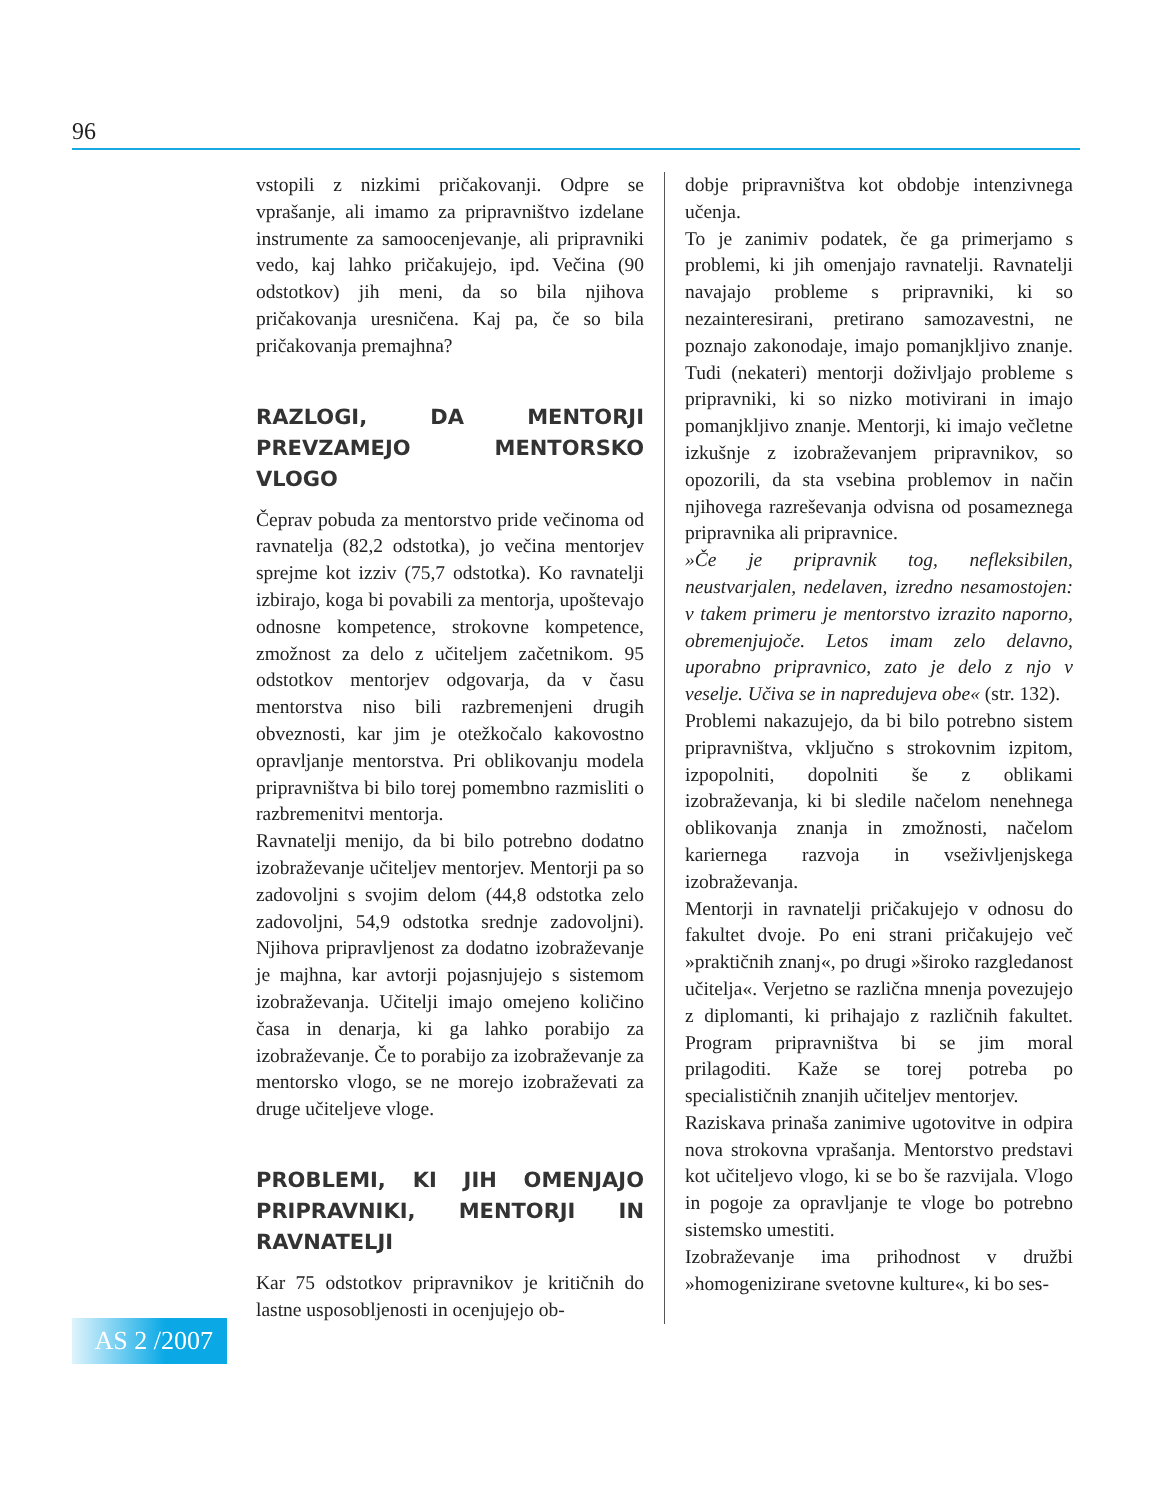96
vstopili z nizkimi pričakovanji. Odpre se vprašanje, ali imamo za pripravništvo izdelane instrumente za samoocenjevanje, ali pripravniki vedo, kaj lahko pričakujejo, ipd. Večina (90 odstotkov) jih meni, da so bila njihova pričakovanja uresničena. Kaj pa, če so bila pričakovanja premajhna?
RAZLOGI, DA MENTORJI PREVZAMEJO MENTORSKO VLOGO
Čeprav pobuda za mentorstvo pride večinoma od ravnatelja (82,2 odstotka), jo večina mentorjev sprejme kot izziv (75,7 odstotka). Ko ravnatelji izbirajo, koga bi povabili za mentorja, upoštevajo odnosne kompetence, strokovne kompetence, zmožnost za delo z učiteljem začetnikom. 95 odstotkov mentorjev odgovarja, da v času mentorstva niso bili razbremenjeni drugih obveznosti, kar jim je otežkočalo kakovostno opravljanje mentorstva. Pri oblikovanju modela pripravništva bi bilo torej pomembno razmisliti o razbremenitvi mentorja.
Ravnatelji menijo, da bi bilo potrebno dodatno izobraževanje učiteljev mentorjev. Mentorji pa so zadovoljni s svojim delom (44,8 odstotka zelo zadovoljni, 54,9 odstotka srednje zadovoljni). Njihova pripravljenost za dodatno izobraževanje je majhna, kar avtorji pojasnjujejo s sistemom izobraževanja. Učitelji imajo omejeno količino časa in denarja, ki ga lahko porabijo za izobraževanje. Če to porabijo za izobraževanje za mentorsko vlogo, se ne morejo izobraževati za druge učiteljeve vloge.
PROBLEMI, KI JIH OMENJAJO PRIPRAVNIKI, MENTORJI IN RAVNATELJI
Kar 75 odstotkov pripravnikov je kritičnih do lastne usposobljenosti in ocenjujejo ob-
dobje pripravništva kot obdobje intenzivnega učenja.
To je zanimiv podatek, če ga primerjamo s problemi, ki jih omenjajo ravnatelji. Ravnatelji navajajo probleme s pripravniki, ki so nezainteresirani, pretirano samozavestni, ne poznajo zakonodaje, imajo pomanjkljivo znanje. Tudi (nekateri) mentorji doživljajo probleme s pripravniki, ki so nizko motivirani in imajo pomanjkljivo znanje. Mentorji, ki imajo večletne izkušnje z izobraževanjem pripravnikov, so opozorili, da sta vsebina problemov in način njihovega razreševanja odvisna od posameznega pripravnika ali pripravnice.
»Če je pripravnik tog, nefleksibilen, neustvarjalen, nedelaven, izredno nesamostojen: v takem primeru je mentorstvo izrazito naporno, obremenjujoče. Letos imam zelo delavno, uporabno pripravnico, zato je delo z njo v veselje. Učiva se in napredujeva obe« (str. 132).
Problemi nakazujejo, da bi bilo potrebno sistem pripravništva, vključno s strokovnim izpitom, izpopolniti, dopolniti še z oblikami izobraževanja, ki bi sledile načelom nenehnega oblikovanja znanja in zmožnosti, načelom kariernega razvoja in vseživljenjskega izobraževanja.
Mentorji in ravnatelji pričakujejo v odnosu do fakultet dvoje. Po eni strani pričakujejo več »praktičnih znanj«, po drugi »široko razgledanost učitelja«. Verjetno se različna mnenja povezujejo z diplomanti, ki prihajajo z različnih fakultet. Program pripravništva bi se jim moral prilagoditi. Kaže se torej potreba po specialističnih znanjih učiteljev mentorjev.
Raziskava prinaša zanimive ugotovitve in odpira nova strokovna vprašanja. Mentorstvo predstavi kot učiteljevo vlogo, ki se bo še razvijala. Vlogo in pogoje za opravljanje te vloge bo potrebno sistemsko umestiti.
Izobraževanje ima prihodnost v družbi »homogenizirane svetovne kulture«, ki bo ses-
AS 2 /2007